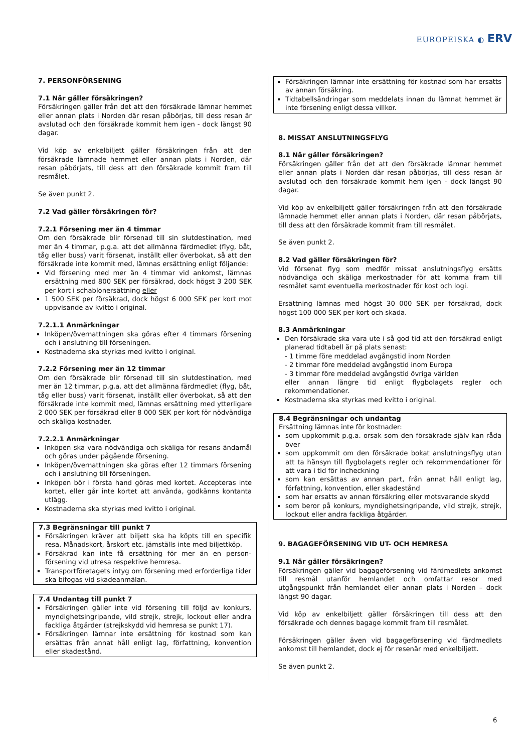EUROPEISKA ◐ ERV
7. PERSONFÖRSENING
7.1 När gäller försäkringen?
Försäkringen gäller från det att den försäkrade lämnar hemmet eller annan plats i Norden där resan påbörjas, till dess resan är avslutad och den försäkrade kommit hem igen - dock längst 90 dagar.
Vid köp av enkelbiljett gäller försäkringen från att den försäkrade lämnade hemmet eller annan plats i Norden, där resan påbörjats, till dess att den försäkrade kommit fram till resmålet.
Se även punkt 2.
7.2 Vad gäller försäkringen för?
7.2.1 Försening mer än 4 timmar
Om den försäkrade blir försenad till sin slutdestination, med mer än 4 timmar, p.g.a. att det allmänna färdmedlet (flyg, båt, tåg eller buss) varit försenat, inställt eller överbokat, så att den försäkrade inte kommit med, lämnas ersättning enligt följande:
Vid försening med mer än 4 timmar vid ankomst, lämnas ersättning med 800 SEK per försäkrad, dock högst 3 200 SEK per kort i schablonersättning eller
1 500 SEK per försäkrad, dock högst 6 000 SEK per kort mot uppvisande av kvitto i original.
7.2.1.1 Anmärkningar
Inköpen/övernattningen ska göras efter 4 timmars försening och i anslutning till förseningen.
Kostnaderna ska styrkas med kvitto i original.
7.2.2 Försening mer än 12 timmar
Om den försäkrade blir försenad till sin slutdestination, med mer än 12 timmar, p.g.a. att det allmänna färdmedlet (flyg, båt, tåg eller buss) varit försenat, inställt eller överbokat, så att den försäkrade inte kommit med, lämnas ersättning med ytterligare 2 000 SEK per försäkrad eller 8 000 SEK per kort för nödvändiga och skäliga kostnader.
7.2.2.1 Anmärkningar
Inköpen ska vara nödvändiga och skäliga för resans ändamål och göras under pågående försening.
Inköpen/övernattningen ska göras efter 12 timmars försening och i anslutning till förseningen.
Inköpen bör i första hand göras med kortet. Accepteras inte kortet, eller går inte kortet att använda, godkänns kontanta utlägg.
Kostnaderna ska styrkas med kvitto i original.
7.3 Begränsningar till punkt 7
Försäkringen kräver att biljett ska ha köpts till en specifik resa. Månadskort, årskort etc. jämställs inte med biljettköp.
Försäkrad kan inte få ersättning för mer än en person­försening vid utresa respektive hemresa.
Transportföretagets intyg om försening med erforderliga tider ska bifogas vid skadeanmälan.
7.4 Undantag till punkt 7
Försäkringen gäller inte vid försening till följd av konkurs, myndighetsingripande, vild strejk, strejk, lockout eller andra fackliga åtgärder (strejkskydd vid hemresa se punkt 17).
Försäkringen lämnar inte ersättning för kostnad som kan ersättas från annat håll enligt lag, författning, konven­tion eller skadestånd.
Försäkringen lämnar inte ersättning för kostnad som har ersatts av annan försäkring.
Tidtabellsändringar som meddelats innan du lämnat hemmet är inte försening enligt dessa villkor.
8. MISSAT ANSLUTNINGSFLYG
8.1 När gäller försäkringen?
Försäkringen gäller från det att den försäkrade lämnar hemmet eller annan plats i Norden där resan påbörjas, till dess resan är avslutad och den försäkrade kommit hem igen - dock längst 90 dagar.
Vid köp av enkelbiljett gäller försäkringen från att den försäkrade lämnade hemmet eller annan plats i Norden, där resan påbörjats, till dess att den försäkrade kommit fram till resmålet.
Se även punkt 2.
8.2 Vad gäller försäkringen för?
Vid försenat flyg som medför missat anslutningsflyg ersätts nödvändiga och skäliga merkostnader för att komma fram till resmålet samt eventuella merkostnader för kost och logi.
Ersättning lämnas med högst 30 000 SEK per försäkrad, dock högst 100 000 SEK per kort och skada.
8.3 Anmärkningar
Den försäkrade ska vara ute i så god tid att den försäkrad enligt planerad tidtabell är på plats senast:
- 1 timme före meddelad avgångstid inom Norden
- 2 timmar före meddelad avgångstid inom Europa
- 3 timmar före meddelad avgångstid övriga världen
eller annan längre tid enligt flygbolagets regler och rekommendationer.
Kostnaderna ska styrkas med kvitto i original.
8.4 Begränsningar och undantag
Ersättning lämnas inte för kostnader:
som uppkommit p.g.a. orsak som den försäkrade själv kan råda över
som uppkommit om den försäkrade bokat anslut­ningsflyg utan att ta hänsyn till flygbolagets regler och rekommendationer för att vara i tid för incheckning
som kan ersättas av annan part, från annat håll enligt lag, författning, konvention, eller skadestånd
som har ersatts av annan försäkring eller motsvarande skydd
som beror på konkurs, myndighetsingripande, vild strejk, strejk, lockout eller andra fackliga åtgärder.
9. BAGAGEFÖRSENING VID UT- OCH HEMRESA
9.1 När gäller försäkringen?
Försäkringen gäller vid bagageförsening vid färdmedlets ankomst till resmål utanför hemlandet och omfattar resor med utgångspunkt från hemlandet eller annan plats i Norden – dock längst 90 dagar.
Vid köp av enkelbiljett gäller försäkringen till dess att den försäkrade och dennes bagage kommit fram till resmålet.
Försäkringen gäller även vid bagageförsening vid färd­medlets ankomst till hemlandet, dock ej för resenär med enkelbiljett.
Se även punkt 2.
6